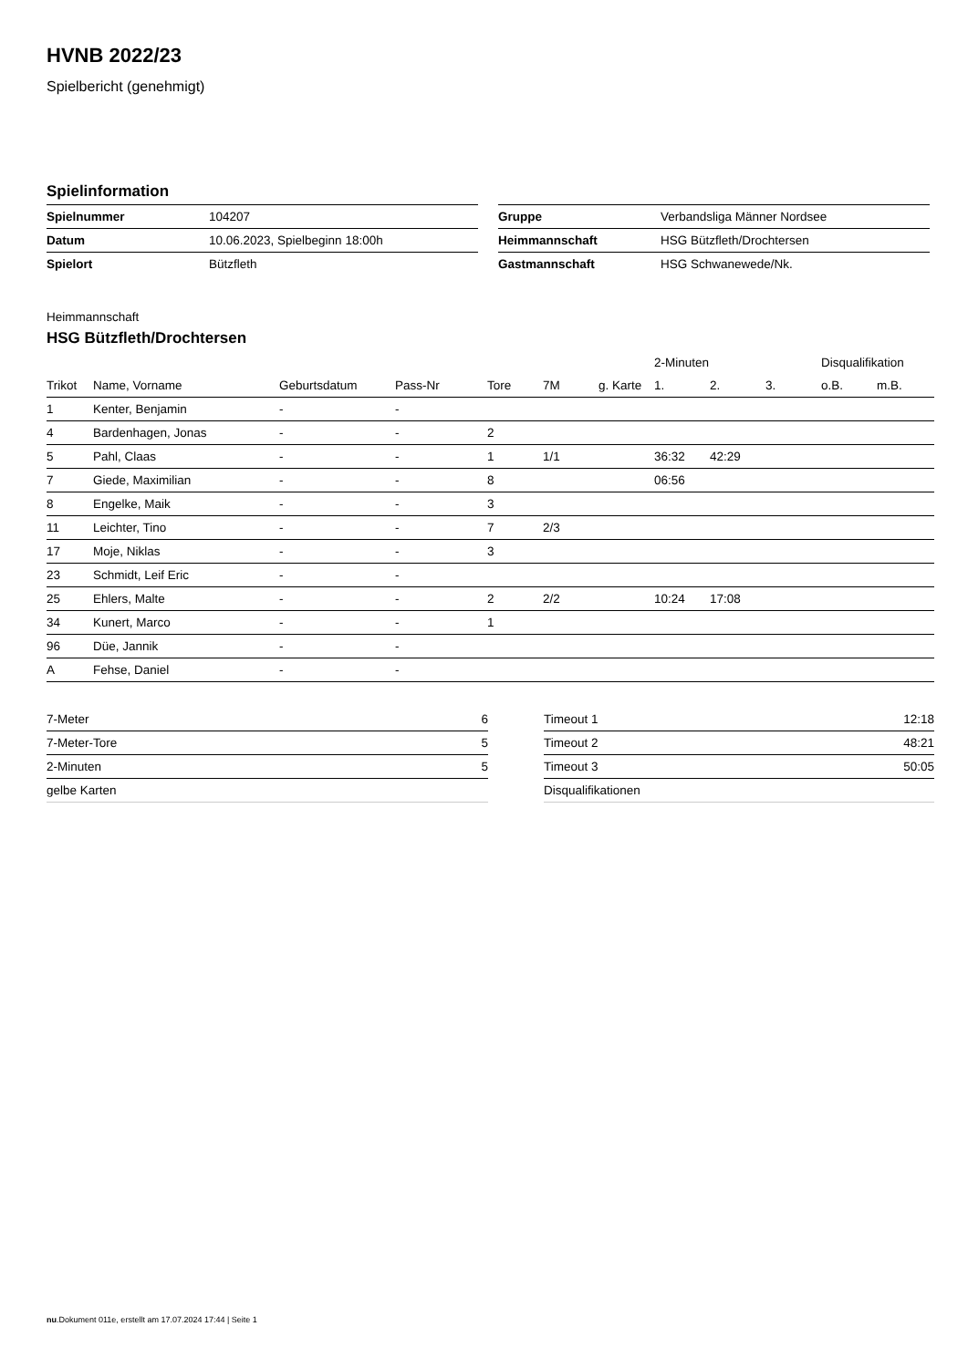HVNB 2022/23
Spielbericht (genehmigt)
Spielinformation
| Spielnummer | 104207 |
| Datum | 10.06.2023, Spielbeginn 18:00h |
| Spielort | Bützfleth |
| Gruppe | Verbandsliga Männer Nordsee |
| Heimmannschaft | HSG Bützfleth/Drochtersen |
| Gastmannschaft | HSG Schwanewede/Nk. |
Heimmannschaft
HSG Bützfleth/Drochtersen
| | | | | | | | 2-Minuten | | | Disqualifikation | |
| --- | --- | --- | --- | --- | --- | --- | --- | --- | --- | --- | --- |
| Trikot | Name, Vorname | Geburtsdatum | Pass-Nr | Tore | 7M | g. Karte | 1. | 2. | 3. | o.B. | m.B. |
| 1 | Kenter, Benjamin | - | - | | | | | | | | |
| 4 | Bardenhagen, Jonas | - | - | 2 | | | | | | | |
| 5 | Pahl, Claas | - | - | 1 | 1/1 | | 36:32 | 42:29 | | | |
| 7 | Giede, Maximilian | - | - | 8 | | | 06:56 | | | | |
| 8 | Engelke, Maik | - | - | 3 | | | | | | | |
| 11 | Leichter, Tino | - | - | 7 | 2/3 | | | | | | |
| 17 | Moje, Niklas | - | - | 3 | | | | | | | |
| 23 | Schmidt, Leif Eric | - | - | | | | | | | | |
| 25 | Ehlers, Malte | - | - | 2 | 2/2 | | 10:24 | 17:08 | | | |
| 34 | Kunert, Marco | - | - | 1 | | | | | | | |
| 96 | Düe, Jannik | - | - | | | | | | | | |
| A | Fehse, Daniel | - | - | | | | | | | | |
| 7-Meter | 6 |
| 7-Meter-Tore | 5 |
| 2-Minuten | 5 |
| gelbe Karten | |
| Timeout 1 | 12:18 |
| Timeout 2 | 48:21 |
| Timeout 3 | 50:05 |
| Disqualifikationen | |
nu.Dokument 011e, erstellt am 17.07.2024 17:44 | Seite 1